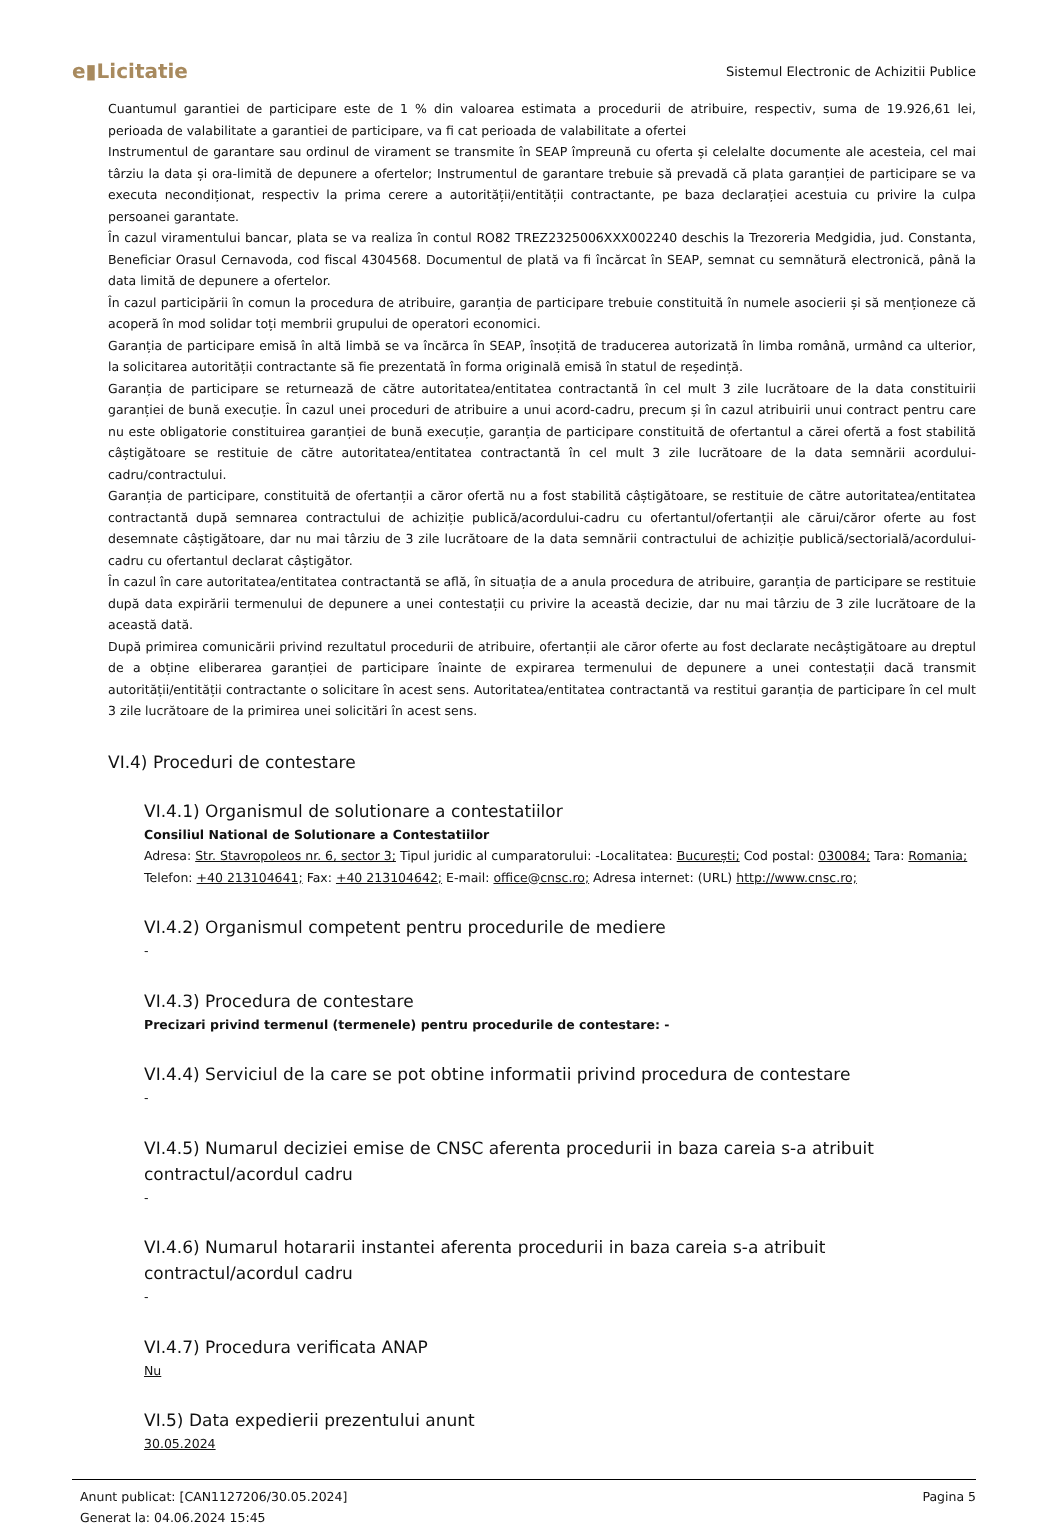e▮Licitatie
Sistemul Electronic de Achizitii Publice
Cuantumul garantiei de participare este de 1 % din valoarea estimata a procedurii de atribuire, respectiv, suma de 19.926,61 lei, perioada de valabilitate a garantiei de participare, va fi cat perioada de valabilitate a ofertei
Instrumentul de garantare sau ordinul de virament se transmite în SEAP împreună cu oferta și celelalte documente ale acesteia, cel mai târziu la data și ora-limită de depunere a ofertelor; Instrumentul de garantare trebuie să prevadă că plata garanției de participare se va executa necondiționat, respectiv la prima cerere a autorității/entității contractante, pe baza declarației acestuia cu privire la culpa persoanei garantate.
În cazul viramentului bancar, plata se va realiza în contul RO82 TREZ2325006XXX002240 deschis la Trezoreria Medgidia, jud. Constanta, Beneficiar Orasul Cernavoda, cod fiscal 4304568. Documentul de plată va fi încărcat în SEAP, semnat cu semnătură electronică, până la data limită de depunere a ofertelor.
În cazul participării în comun la procedura de atribuire, garanția de participare trebuie constituită în numele asocierii și să menționeze că acoperă în mod solidar toți membrii grupului de operatori economici.
Garanția de participare emisă în altă limbă se va încărca în SEAP, însoțită de traducerea autorizată în limba română, urmând ca ulterior, la solicitarea autorității contractante să fie prezentată în forma originală emisă în statul de reședință.
Garanția de participare se returnează de către autoritatea/entitatea contractantă în cel mult 3 zile lucrătoare de la data constituirii garanției de bună execuție. În cazul unei proceduri de atribuire a unui acord-cadru, precum și în cazul atribuirii unui contract pentru care nu este obligatorie constituirea garanției de bună execuție, garanția de participare constituită de ofertantul a cărei ofertă a fost stabilită câștigătoare se restituie de către autoritatea/entitatea contractantă în cel mult 3 zile lucrătoare de la data semnării acordului-cadru/contractului.
Garanția de participare, constituită de ofertanții a căror ofertă nu a fost stabilită câștigătoare, se restituie de către autoritatea/entitatea contractantă după semnarea contractului de achiziție publică/acordului-cadru cu ofertantul/ofertanții ale cărui/căror oferte au fost desemnate câștigătoare, dar nu mai târziu de 3 zile lucrătoare de la data semnării contractului de achiziție publică/sectorială/acordului-cadru cu ofertantul declarat câștigător.
În cazul în care autoritatea/entitatea contractantă se află, în situația de a anula procedura de atribuire, garanția de participare se restituie după data expirării termenului de depunere a unei contestații cu privire la această decizie, dar nu mai târziu de 3 zile lucrătoare de la această dată.
După primirea comunicării privind rezultatul procedurii de atribuire, ofertanții ale căror oferte au fost declarate necâștigătoare au dreptul de a obține eliberarea garanției de participare înainte de expirarea termenului de depunere a unei contestații dacă transmit autorității/entității contractante o solicitare în acest sens. Autoritatea/entitatea contractantă va restitui garanția de participare în cel mult 3 zile lucrătoare de la primirea unei solicitări în acest sens.
VI.4) Proceduri de contestare
VI.4.1) Organismul de solutionare a contestatiilor
Consiliul National de Solutionare a Contestatiilor
Adresa: Str. Stavropoleos nr. 6, sector 3; Tipul juridic al cumparatorului: -Localitatea: București; Cod postal: 030084; Tara: Romania; Telefon: +40 213104641; Fax: +40 213104642; E-mail: office@cnsc.ro; Adresa internet: (URL) http://www.cnsc.ro;
VI.4.2) Organismul competent pentru procedurile de mediere
-
VI.4.3) Procedura de contestare
Precizari privind termenul (termenele) pentru procedurile de contestare: -
VI.4.4) Serviciul de la care se pot obtine informatii privind procedura de contestare
-
VI.4.5) Numarul deciziei emise de CNSC aferenta procedurii in baza careia s-a atribuit contractul/acordul cadru
-
VI.4.6) Numarul hotararii instantei aferenta procedurii in baza careia s-a atribuit contractul/acordul cadru
-
VI.4.7) Procedura verificata ANAP
Nu
VI.5) Data expedierii prezentului anunt
30.05.2024
Anunt publicat: [CAN1127206/30.05.2024]
Generat la: 04.06.2024 15:45
Pagina 5